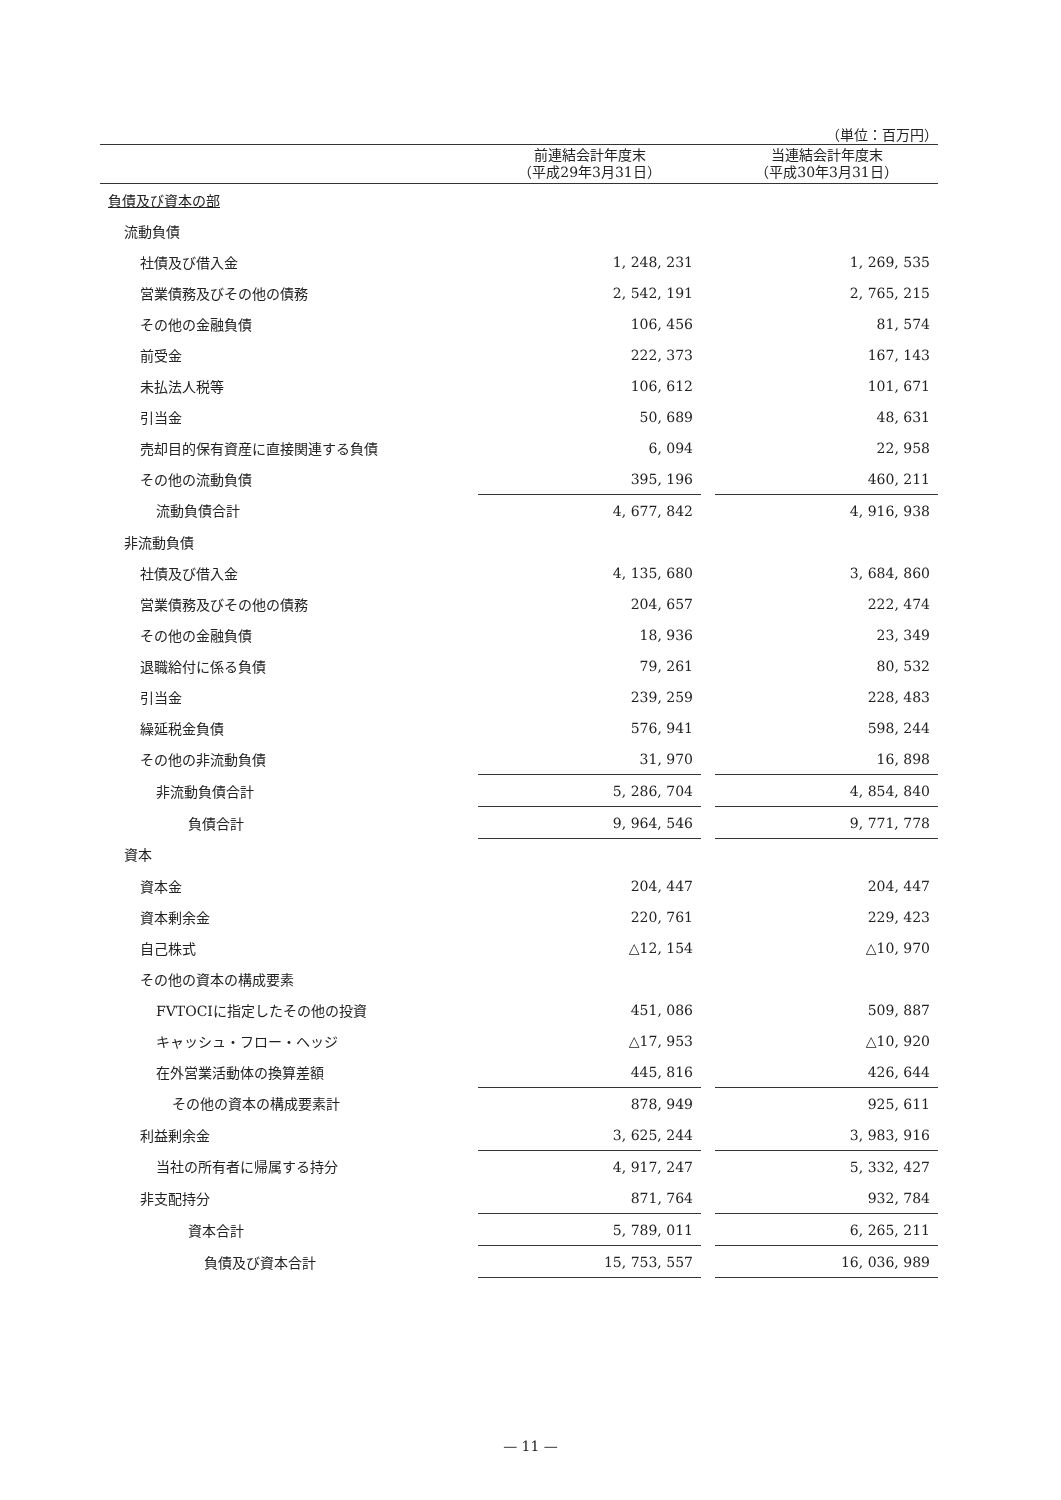（単位：百万円）
| | 前連結会計年度末 （平成29年3月31日） | | 当連結会計年度末 （平成30年3月31日） |
| --- | --- | --- | --- |
| 負債及び資本の部 | | | |
| 流動負債 | | | |
| 社債及び借入金 | 1, 248, 231 | | 1, 269, 535 |
| 営業債務及びその他の債務 | 2, 542, 191 | | 2, 765, 215 |
| その他の金融負債 | 106, 456 | | 81, 574 |
| 前受金 | 222, 373 | | 167, 143 |
| 未払法人税等 | 106, 612 | | 101, 671 |
| 引当金 | 50, 689 | | 48, 631 |
| 売却目的保有資産に直接関連する負債 | 6, 094 | | 22, 958 |
| その他の流動負債 | 395, 196 | | 460, 211 |
| 流動負債合計 | 4, 677, 842 | | 4, 916, 938 |
| 非流動負債 | | | |
| 社債及び借入金 | 4, 135, 680 | | 3, 684, 860 |
| 営業債務及びその他の債務 | 204, 657 | | 222, 474 |
| その他の金融負債 | 18, 936 | | 23, 349 |
| 退職給付に係る負債 | 79, 261 | | 80, 532 |
| 引当金 | 239, 259 | | 228, 483 |
| 繰延税金負債 | 576, 941 | | 598, 244 |
| その他の非流動負債 | 31, 970 | | 16, 898 |
| 非流動負債合計 | 5, 286, 704 | | 4, 854, 840 |
| 負債合計 | 9, 964, 546 | | 9, 771, 778 |
| 資本 | | | |
| 資本金 | 204, 447 | | 204, 447 |
| 資本剰余金 | 220, 761 | | 229, 423 |
| 自己株式 | △12, 154 | | △10, 970 |
| その他の資本の構成要素 | | | |
| FVTOCIに指定したその他の投資 | 451, 086 | | 509, 887 |
| キャッシュ・フロー・ヘッジ | △17, 953 | | △10, 920 |
| 在外営業活動体の換算差額 | 445, 816 | | 426, 644 |
| その他の資本の構成要素計 | 878, 949 | | 925, 611 |
| 利益剰余金 | 3, 625, 244 | | 3, 983, 916 |
| 当社の所有者に帰属する持分 | 4, 917, 247 | | 5, 332, 427 |
| 非支配持分 | 871, 764 | | 932, 784 |
| 資本合計 | 5, 789, 011 | | 6, 265, 211 |
| 負債及び資本合計 | 15, 753, 557 | | 16, 036, 989 |
— 11 —